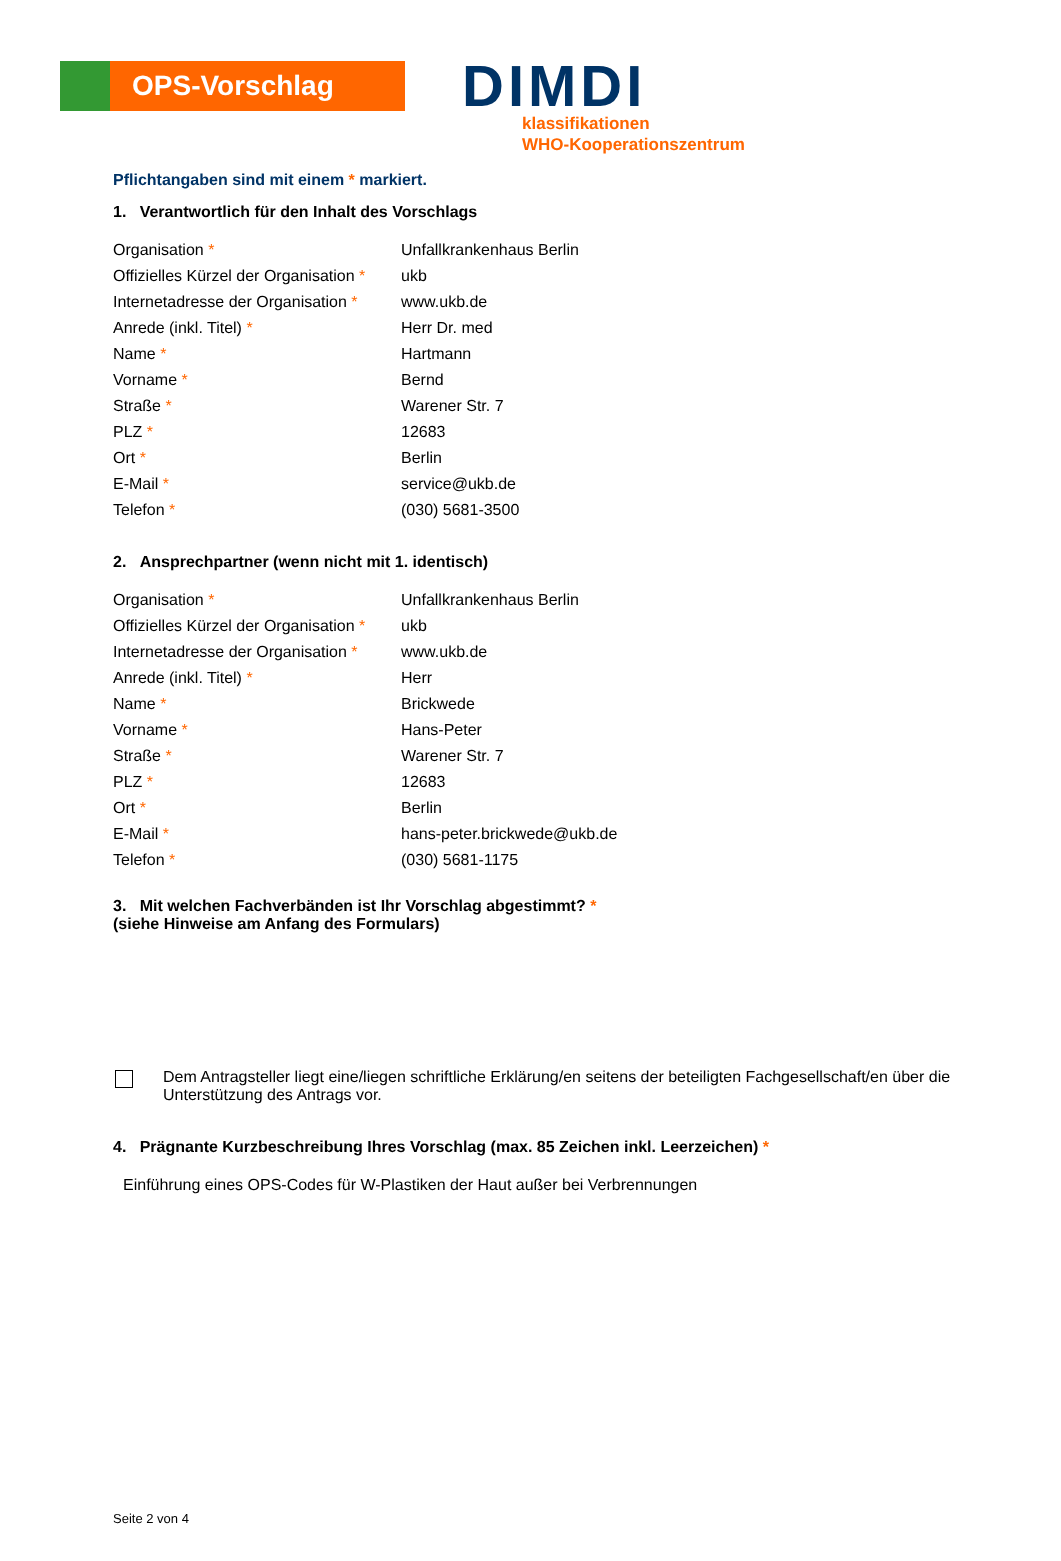OPS-Vorschlag
DIMDI
klassifikationen
WHO-Kooperationszentrum
Pflichtangaben sind mit einem * markiert.
1. Verantwortlich für den Inhalt des Vorschlags
| Organisation * | Unfallkrankenhaus Berlin |
| Offizielles Kürzel der Organisation * | ukb |
| Internetadresse der Organisation * | www.ukb.de |
| Anrede (inkl. Titel) * | Herr Dr. med |
| Name * | Hartmann |
| Vorname * | Bernd |
| Straße * | Warener Str. 7 |
| PLZ * | 12683 |
| Ort * | Berlin |
| E-Mail * | service@ukb.de |
| Telefon * | (030) 5681-3500 |
2. Ansprechpartner (wenn nicht mit 1. identisch)
| Organisation * | Unfallkrankenhaus Berlin |
| Offizielles Kürzel der Organisation * | ukb |
| Internetadresse der Organisation * | www.ukb.de |
| Anrede (inkl. Titel) * | Herr |
| Name * | Brickwede |
| Vorname * | Hans-Peter |
| Straße * | Warener Str. 7 |
| PLZ * | 12683 |
| Ort * | Berlin |
| E-Mail * | hans-peter.brickwede@ukb.de |
| Telefon * | (030) 5681-1175 |
3. Mit welchen Fachverbänden ist Ihr Vorschlag abgestimmt? *
(siehe Hinweise am Anfang des Formulars)
Dem Antragsteller liegt eine/liegen schriftliche Erklärung/en seitens der beteiligten Fachgesellschaft/en über die Unterstützung des Antrags vor.
4. Prägnante Kurzbeschreibung Ihres Vorschlag (max. 85 Zeichen inkl. Leerzeichen) *
Einführung eines OPS-Codes für W-Plastiken der Haut außer bei Verbrennungen
Seite 2 von 4